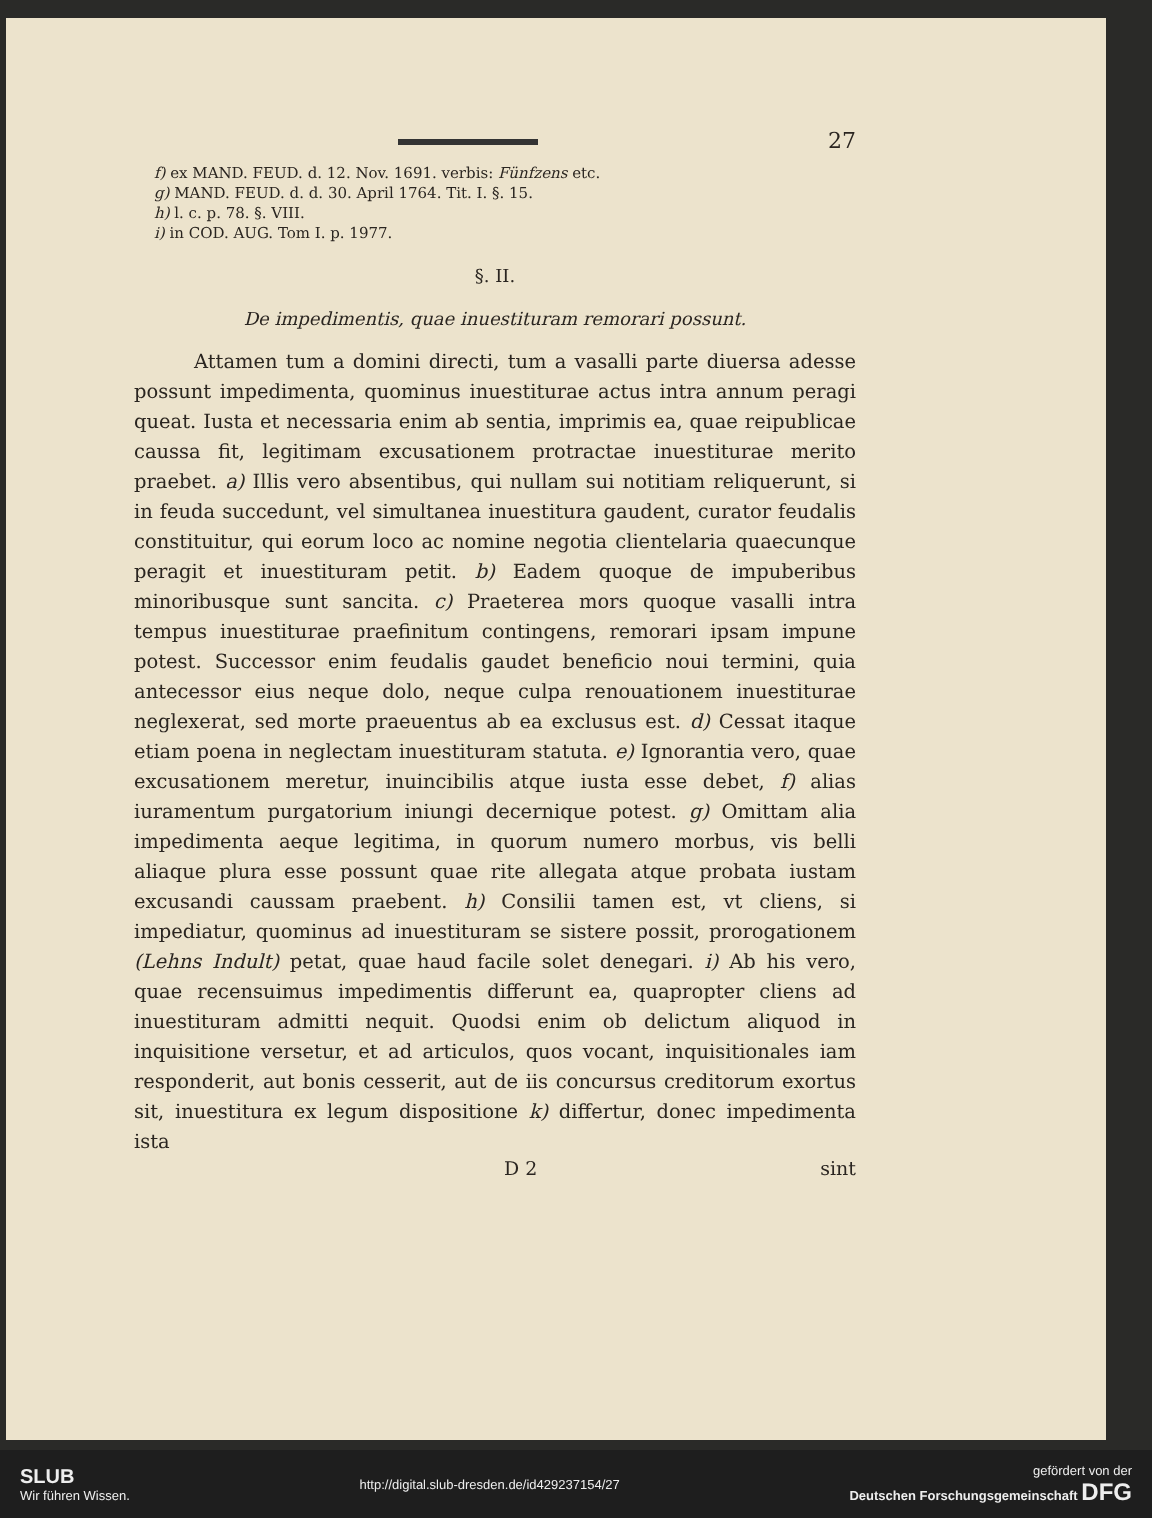27
f) ex MAND. FEUD. d. 12. Nov. 1691. verbis: Fünfzens etc.
g) MAND. FEUD. d. d. 30. April 1764. Tit. I. §. 15.
h) l. c. p. 78. §. VIII.
i) in COD. AUG. Tom I. p. 1977.
§. II.
De impedimentis, quae inuestituram remorari possunt.
Attamen tum a domini directi, tum a vasalli parte diuersa adesse possunt impedimenta, quominus inuestiturae actus intra annum peragi queat. Iusta et necessaria enim ab sentia, imprimis ea, quae reipublicae caussa fit, legitimam excusationem protractae inuestiturae merito praebet. a) Illis vero absentibus, qui nullam sui notitiam reliquerunt, si in feuda succedunt, vel simultanea inuestitura gaudent, curator feudalis constituitur, qui eorum loco ac nomine negotia clientelaria quaecunque peragit et inuestituram petit. b) Eadem quoque de impuberibus minoribusque sunt sancita. c) Praeterea mors quoque vasalli intra tempus inuestiturae praefinitum contingens, remorari ipsam impune potest. Successor enim feudalis gaudet beneficio noui termini, quia antecessor eius neque dolo, neque culpa renouationem inuestiturae neglexerat, sed morte praeuentus ab ea exclusus est. d) Cessat itaque etiam poena in neglectam inuestituram statuta. e) Ignorantia vero, quae excusationem meretur, inuincibilis atque iusta esse debet, f) alias iuramentum purgatorium iniungi decernique potest. g) Omittam alia impedimenta aeque legitima, in quorum numero morbus, vis belli aliaque plura esse possunt quae rite allegata atque probata iustam excusandi caussam praebent. h) Consilii tamen est, vt cliens, si impediatur, quominus ad inuestituram se sistere possit, prorogationem (Lehns Indult) petat, quae haud facile solet denegari. i) Ab his vero, quae recensuimus impedimentis differunt ea, quapropter cliens ad inuestituram admitti nequit. Quodsi enim ob delictum aliquod in inquisitione versetur, et ad articulos, quos vocant, inquisitionales iam responderit, aut bonis cesserit, aut de iis concursus creditorum exortus sit, inuestitura ex legum dispositione k) differtur, donec impedimenta ista
D 2 sint
SLUB
Wir führen Wissen.
http://digital.slub-dresden.de/id429237154/27
gefördert von der
Deutschen Forschungsgemeinschaft DFG